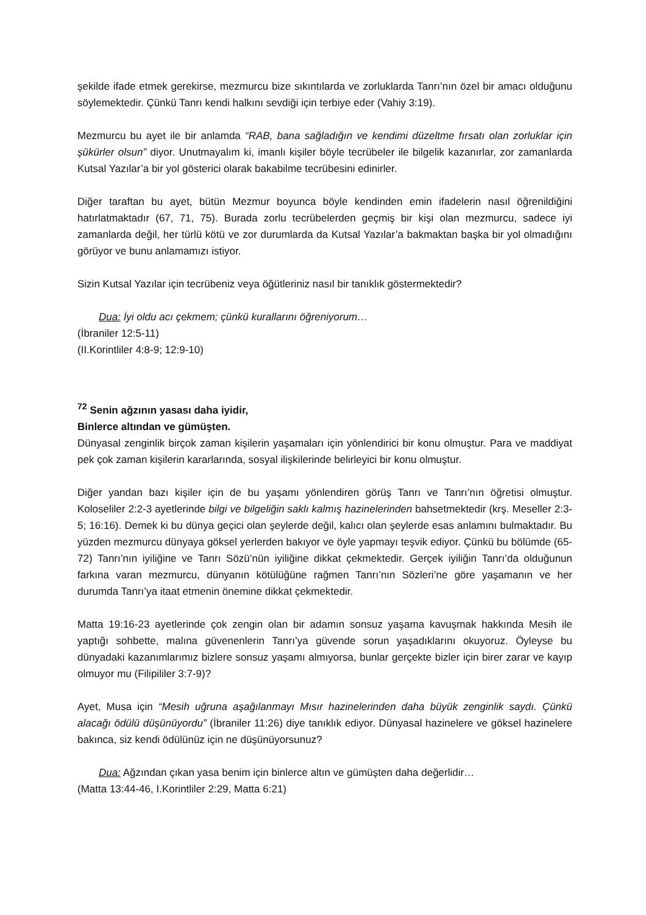şekilde ifade etmek gerekirse, mezmurcu bize sıkıntılarda ve zorluklarda Tanrı’nın özel bir amacı olduğunu söylemektedir. Çünkü Tanrı kendi halkını sevdiği için terbiye eder (Vahiy 3:19).
Mezmurcu bu ayet ile bir anlamda “RAB, bana sağladığın ve kendimi düzeltme fırsatı olan zorluklar için şükürler olsun” diyor. Unutmayalım ki, imanlı kişiler böyle tecrübeler ile bilgelik kazanırlar, zor zamanlarda Kutsal Yazılar’a bir yol gösterici olarak bakabilme tecrübesini edinirler.
Diğer taraftan bu ayet, bütün Mezmur boyunca böyle kendinden emin ifadelerin nasıl öğrenildiğini hatırlatmaktadır (67, 71, 75). Burada zorlu tecrübelerden geçmiş bir kişi olan mezmurcu, sadece iyi zamanlarda değil, her türlü kötü ve zor durumlarda da Kutsal Yazılar’a bakmaktan başka bir yol olmadığını görüyor ve bunu anlamamızı istiyor.
Sizin Kutsal Yazılar için tecrübeniz veya öğütleriniz nasıl bir tanıklık göstermektedir?
Dua: İyi oldu acı çekmem; çünkü kurallarını öğreniyorum…
(İbraniler 12:5-11)
(II.Korintliler 4:8-9; 12:9-10)
<sup>72</sup> Senin ağzının yasası daha iyidir,
Binlerce altından ve gümüşten.
Dünyasal zenginlik birçok zaman kişilerin yaşamaları için yönlendirici bir konu olmuştur. Para ve maddiyat pek çok zaman kişilerin kararlarında, sosyal ilişkilerinde belirleyici bir konu olmuştur.
Diğer yandan bazı kişiler için de bu yaşamı yönlendiren görüş Tanrı ve Tanrı’nın öğretisi olmuştur. Koloseliler 2:2-3 ayetlerinde bilgi ve bilgeliğin saklı kalmış hazinelerinden bahsetmektedir (krş. Meseller 2:3-5; 16:16). Demek ki bu dünya geçici olan şeylerde değil, kalıcı olan şeylerde esas anlamını bulmaktadır. Bu yüzden mezmurcu dünyaya göksel yerlerden bakıyor ve öyle yapmayı teşvik ediyor. Çünkü bu bölümde (65-72) Tanrı’nın iyiliğine ve Tanrı Sözü’nün iyiliğine dikkat çekmektedir. Gerçek iyiliğin Tanrı’da olduğunun farkına varan mezmurcu, dünyanın kötülüğüne rağmen Tanrı’nın Sözleri’ne göre yaşamanın ve her durumda Tanrı’ya itaat etmenin önemine dikkat çekmektedir.
Matta 19:16-23 ayetlerinde çok zengin olan bir adamın sonsuz yaşama kavuşmak hakkında Mesih ile yaptığı sohbette, malına güvenenlerin Tanrı’ya güvende sorun yaşadıklarını okuyoruz. Öyleyse bu dünyadaki kazanımlarımız bizlere sonsuz yaşamı almıyorsa, bunlar gerçekte bizler için birer zarar ve kayıp olmuyor mu (Filipililer 3:7-9)?
Ayet, Musa için “Mesih uğruna aşağılanmayı Mısır hazinelerinden daha büyük zenginlik saydı. Çünkü alacağı ödülü düşünüyordu” (İbraniler 11:26) diye tanıklık ediyor. Dünyasal hazinelere ve göksel hazinelere bakınca, siz kendi ödülünüz için ne düşünüyorsunuz?
Dua: Ağzından çıkan yasa benim için binlerce altın ve gümüşten daha değerlidir…
(Matta 13:44-46, I.Korintliler 2:29, Matta 6:21)